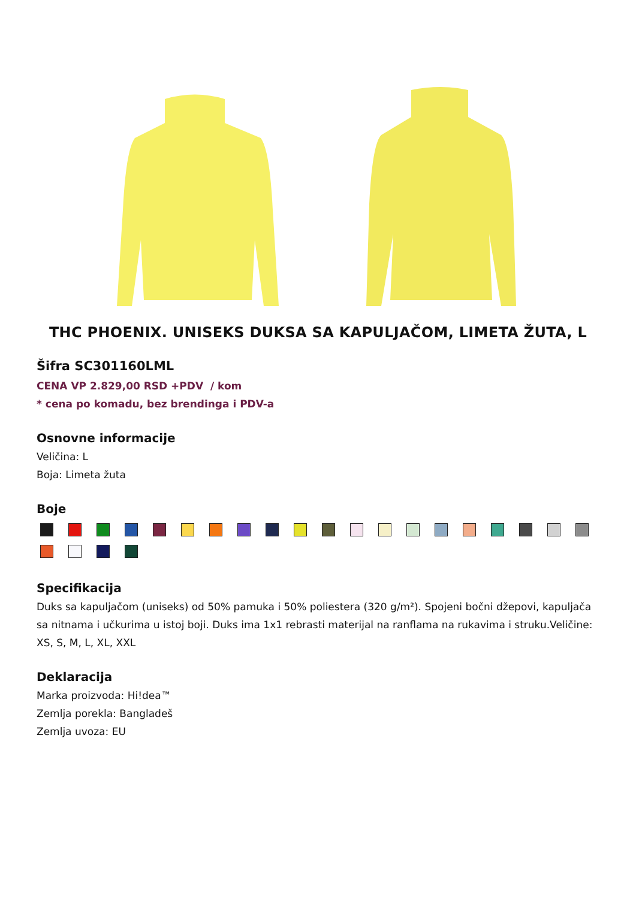THC PHOENIX. UNISEKS DUKSA SA KAPULJAČOM, LIMETA ŽUTA, L
Šifra SC301160LML
CENA VP 2.829,00 RSD +PDV / kom
* cena po komadu, bez brendinga i PDV-a
Osnovne informacije
Veličina: L
Boja: Limeta žuta
Boje
Specifikacija
Duks sa kapuljačom (uniseks) od 50% pamuka i 50% poliestera (320 g/m²). Spojeni bočni džepovi, kapuljača sa nitnama i učkurima u istoj boji. Duks ima 1x1 rebrasti materijal na ranflama na rukavima i struku.Veličine: XS, S, M, L, XL, XXL
Deklaracija
Marka proizvoda: Hi!dea™
Zemlja porekla: Bangladeš
Zemlja uvoza: EU